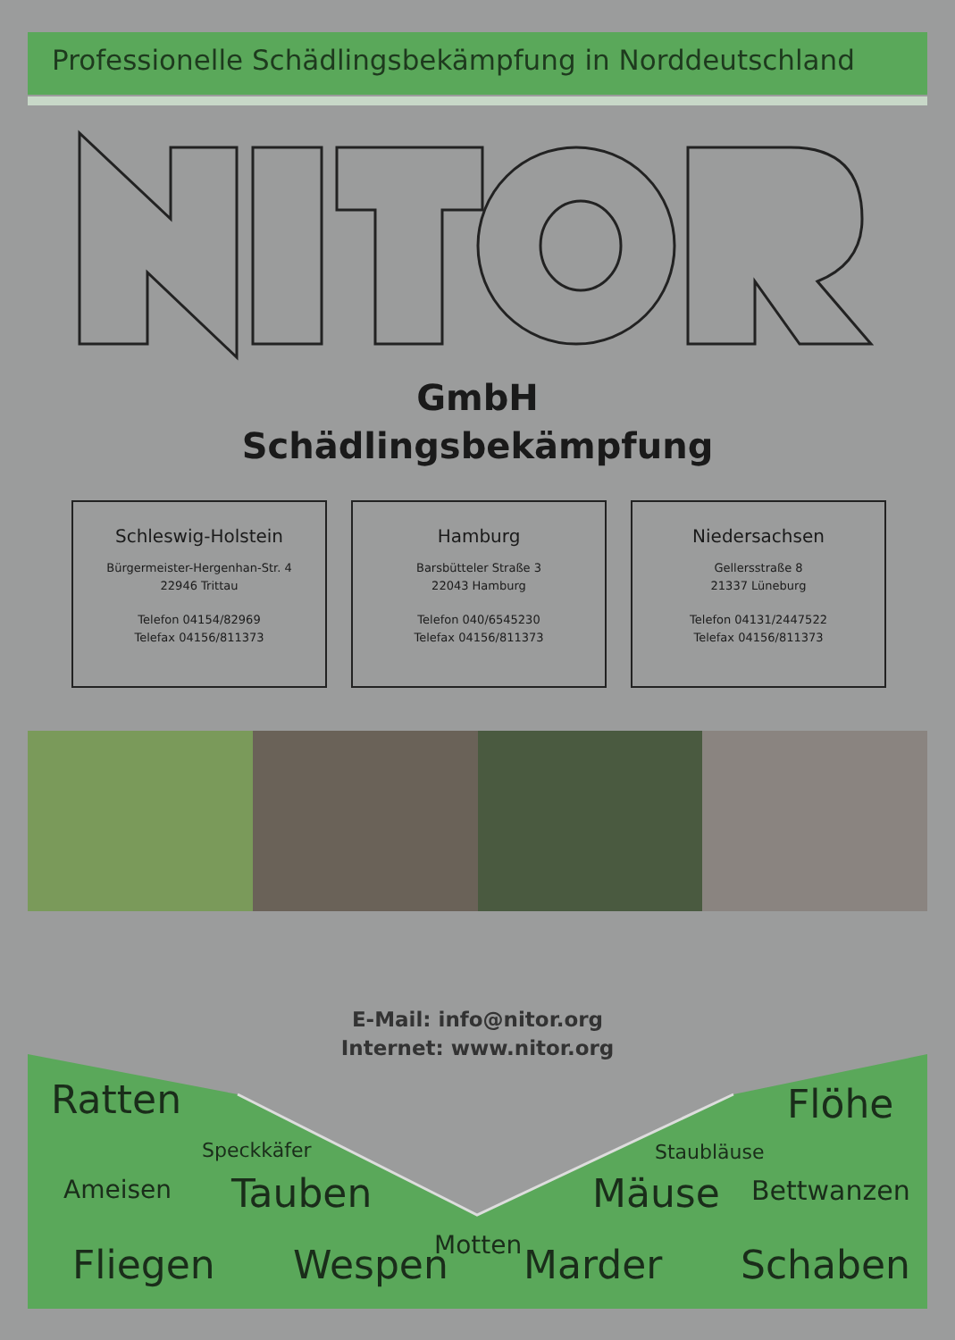Professionelle Schädlingsbekämpfung in Norddeutschland
GmbH
Schädlingsbekämpfung
Schleswig-Holstein
Bürgermeister-Hergenhan-Str. 4
22946 Trittau
Telefon 04154/82969
Telefax 04156/811373
Hamburg
Barsbütteler Straße 3
22043 Hamburg
Telefon 040/6545230
Telefax 04156/811373
Niedersachsen
Gellersstraße 8
21337 Lüneburg
Telefon 04131/2447522
Telefax 04156/811373
E-Mail: info@nitor.org
Internet: www.nitor.org
Ratten Flöhe
Speckkäfer Staubläuse
Ameisen Tauben Mäuse Bettwanzen
Motten Fliegen Wespen Marder Schaben